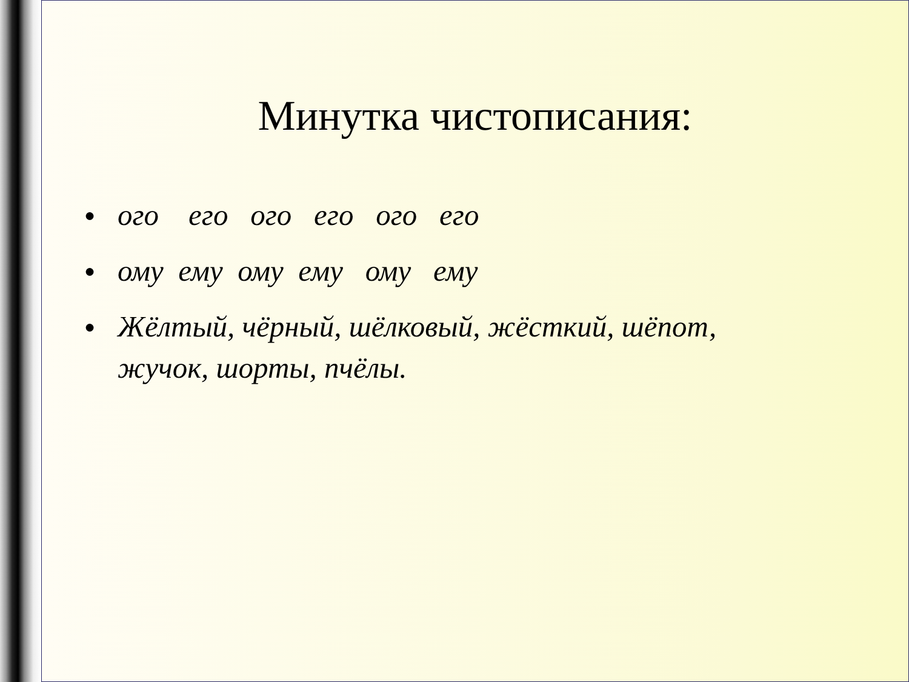Минутка чистописания:
● ого его ого его ого его
● ому ему ому ему ому ему
● Жёлтый, чёрный, шёлковый, жёсткий, шёпот, жучок, шорты, пчёлы.